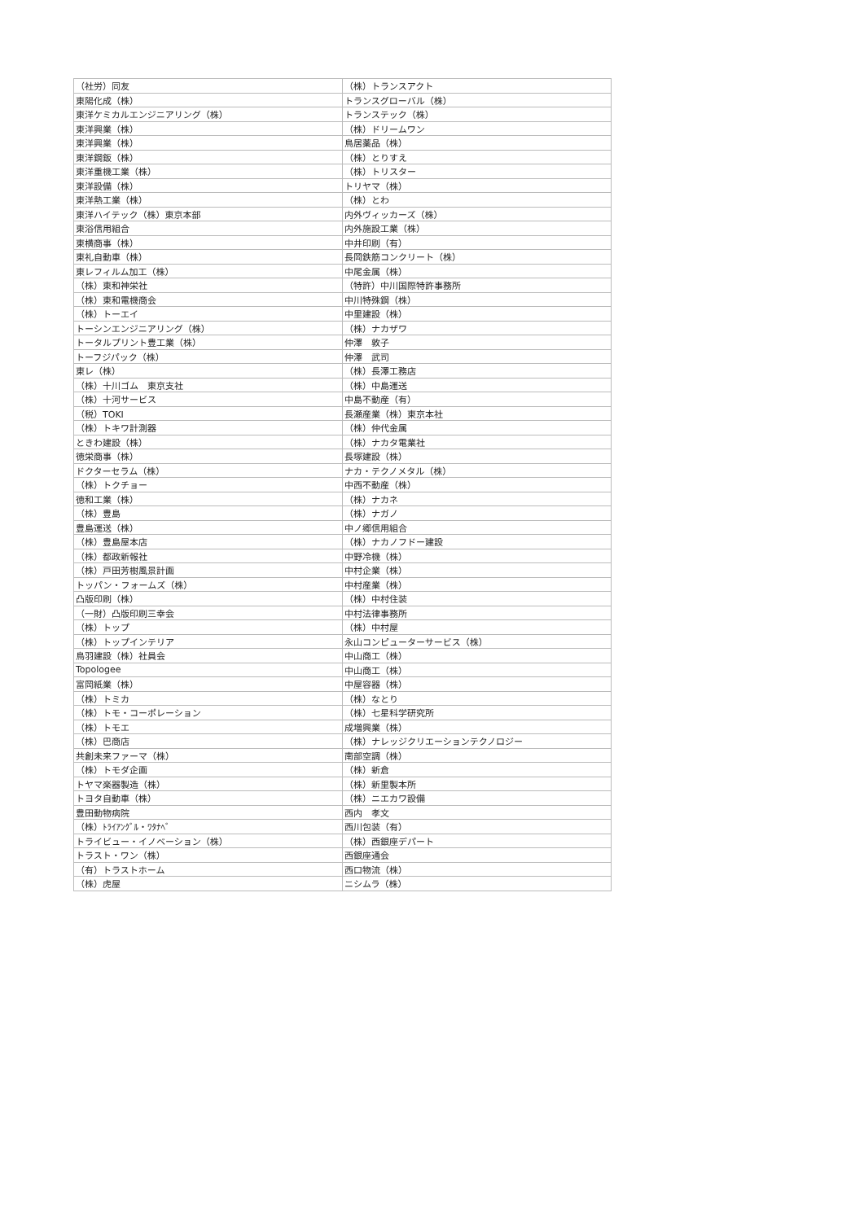| （社労）同友 | （株）トランスアクト |
| 東陽化成（株） | トランスグローバル（株） |
| 東洋ケミカルエンジニアリング（株） | トランステック（株） |
| 東洋興業（株） | （株）ドリームワン |
| 東洋興業（株） | 鳥居薬品（株） |
| 東洋鋼鈑（株） | （株）とりすえ |
| 東洋重機工業（株） | （株）トリスター |
| 東洋設備（株） | トリヤマ（株） |
| 東洋熱工業（株） | （株）とわ |
| 東洋ハイテック（株）東京本部 | 内外ヴィッカーズ（株） |
| 東浴信用組合 | 内外施設工業（株） |
| 東横商事（株） | 中井印刷（有） |
| 東礼自動車（株） | 長岡鉄筋コンクリート（株） |
| 東レフィルム加工（株） | 中尾金属（株） |
| （株）東和神栄社 | （特許）中川国際特許事務所 |
| （株）東和電機商会 | 中川特殊鋼（株） |
| （株）トーエイ | 中里建設（株） |
| トーシンエンジニアリング（株） | （株）ナカザワ |
| トータルプリント豊工業（株） | 仲澤 敦子 |
| トーフジパック（株） | 仲澤 武司 |
| 東レ（株） | （株）長澤工務店 |
| （株）十川ゴム 東京支社 | （株）中島運送 |
| （株）十河サービス | 中島不動産（有） |
| （税）TOKI | 長瀬産業（株）東京本社 |
| （株）トキワ計測器 | （株）仲代金属 |
| ときわ建設（株） | （株）ナカタ電業社 |
| 徳栄商事（株） | 長塚建設（株） |
| ドクターセラム（株） | ナカ・テクノメタル（株） |
| （株）トクチョー | 中西不動産（株） |
| 徳和工業（株） | （株）ナカネ |
| （株）豊島 | （株）ナガノ |
| 豊島運送（株） | 中ノ郷信用組合 |
| （株）豊島屋本店 | （株）ナカノフドー建設 |
| （株）都政新報社 | 中野冷機（株） |
| （株）戸田芳樹風景計画 | 中村企業（株） |
| トッパン・フォームズ（株） | 中村産業（株） |
| 凸版印刷（株） | （株）中村住装 |
| （一財）凸版印刷三幸会 | 中村法律事務所 |
| （株）トップ | （株）中村屋 |
| （株）トップインテリア | 永山コンピューターサービス（株） |
| 鳥羽建設（株）社員会 | 中山商工（株） |
| Topologee | 中山商工（株） |
| 富岡紙業（株） | 中屋容器（株） |
| （株）トミカ | （株）なとり |
| （株）トモ・コーポレーション | （株）七星科学研究所 |
| （株）トモエ | 成増興業（株） |
| （株）巴商店 | （株）ナレッジクリエーションテクノロジー |
| 共創未来ファーマ（株） | 南部空調（株） |
| （株）トモダ企画 | （株）新倉 |
| トヤマ楽器製造（株） | （株）新里製本所 |
| トヨタ自動車（株） | （株）ニエカワ設備 |
| 豊田動物病院 | 西内 孝文 |
| （株）ﾄﾗｲｱﾝｸﾞﾙ・ﾜﾀﾅﾍﾞ | 西川包装（有） |
| トライビュー・イノベーション（株） | （株）西銀座デパート |
| トラスト・ワン（株） | 西銀座通会 |
| （有）トラストホーム | 西口物流（株） |
| （株）虎屋 | ニシムラ（株） |